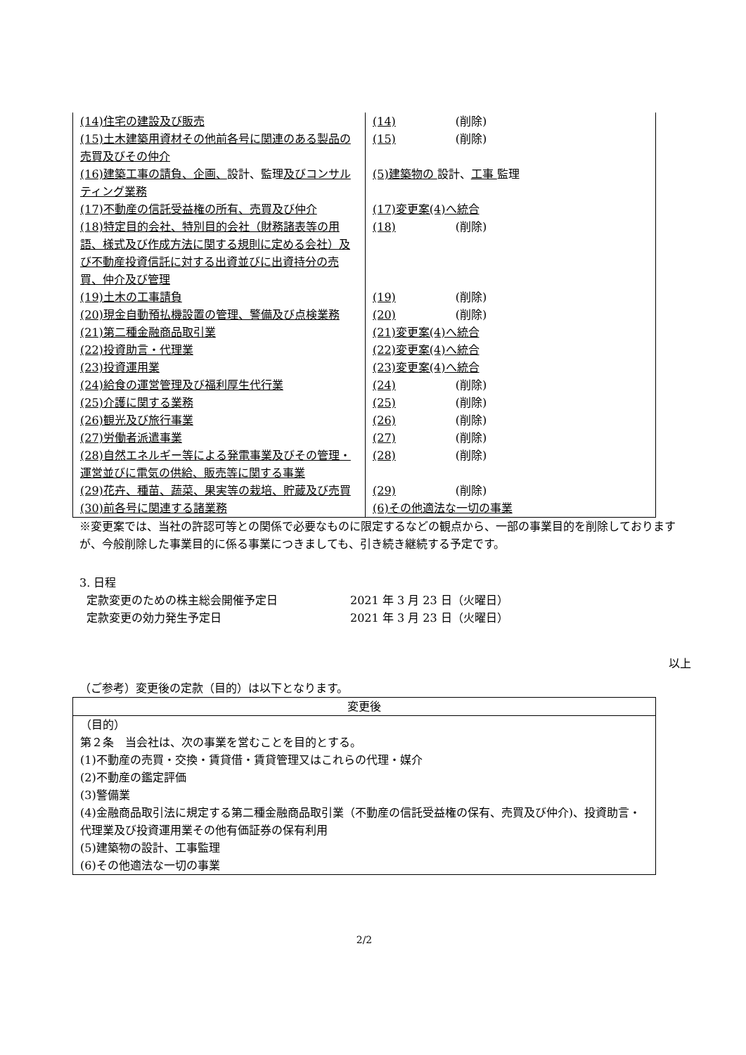| (14)住宅の建設及び販売 | (14) (削除) |
| (15)土木建築用資材その他前各号に関連のある製品の売買及びその仲介 | (15) (削除) |
| (16)建築工事の請負、企画、 設計、監理 及びコンサルティング業務 | (5)建築物の 設計、 工事 監理 |
| (17)不動産の信託受益権の所有、売買及び仲介 | (17)変更案(4)へ統合 |
| (18)特定目的会社、特別目的会社（財務諸表等の用語、様式及び作成方法に関する規則に定める会社）及び不動産投資信託に対する出資並びに出資持分の売買、仲介及び管理 | (18) (削除) |
| (19)土木の工事請負 | (19) (削除) |
| (20)現金自動預払機設置の管理、警備及び点検業務 | (20) (削除) |
| (21)第二種金融商品取引業 | (21)変更案(4)へ統合 |
| (22)投資助言・代理業 | (22)変更案(4)へ統合 |
| (23)投資運用業 | (23)変更案(4)へ統合 |
| (24)給食の運営管理及び福利厚生代行業 | (24) (削除) |
| (25)介護に関する業務 | (25) (削除) |
| (26)観光及び旅行事業 | (26) (削除) |
| (27)労働者派遣事業 | (27) (削除) |
| (28)自然エネルギー等による発電事業及びその管理・運営並びに電気の供給、販売等に関する事業 | (28) (削除) |
| (29)花卉、種苗、蔬菜、果実等の栽培、貯蔵及び売買 | (29) (削除) |
| (30)前各号に関連する諸業務 | (6)その他適法な一切の事業 |
※変更案では、当社の許認可等との関係で必要なものに限定するなどの観点から、一部の事業目的を削除しておりますが、今般削除した事業目的に係る事業につきましても、引き続き継続する予定です。
3. 日程
定款変更のための株主総会開催予定日 2021 年 3 月 23 日（火曜日）
定款変更の効力発生予定日 2021 年 3 月 23 日（火曜日）
以上
（ご参考）変更後の定款（目的）は以下となります。
| 変更後 |
| --- |
| （目的） 第２条 当会社は、次の事業を営むことを目的とする。 (1)不動産の売買・交換・賃貸借・賃貸管理又はこれらの代理・媒介 (2)不動産の鑑定評価 (3)警備業 (4)金融商品取引法に規定する第二種金融商品取引業（不動産の信託受益権の保有、売買及び仲介)、投資助言・代理業及び投資運用業その他有価証券の保有利用 (5)建築物の設計、工事監理 (6)その他適法な一切の事業 |
2/2